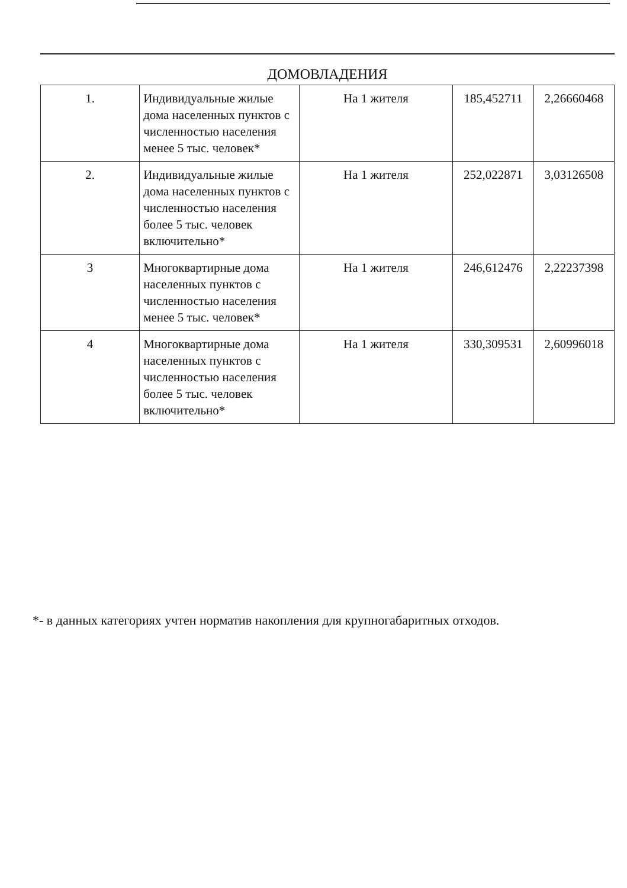ДОМОВЛАДЕНИЯ
| 1. | Индивидуальные жилые дома населенных пунктов с численностью населения менее 5 тыс. человек* | На 1 жителя | 185,452711 | 2,26660468 |
| 2. | Индивидуальные жилые дома населенных пунктов с численностью населения более 5 тыс. человек включительно* | На 1 жителя | 252,022871 | 3,03126508 |
| 3 | Многоквартирные дома населенных пунктов с численностью населения менее 5 тыс. человек* | На 1 жителя | 246,612476 | 2,22237398 |
| 4 | Многоквартирные дома населенных пунктов с численностью населения более 5 тыс. человек включительно* | На 1 жителя | 330,309531 | 2,60996018 |
*- в данных категориях учтен норматив накопления для крупногабаритных отходов.